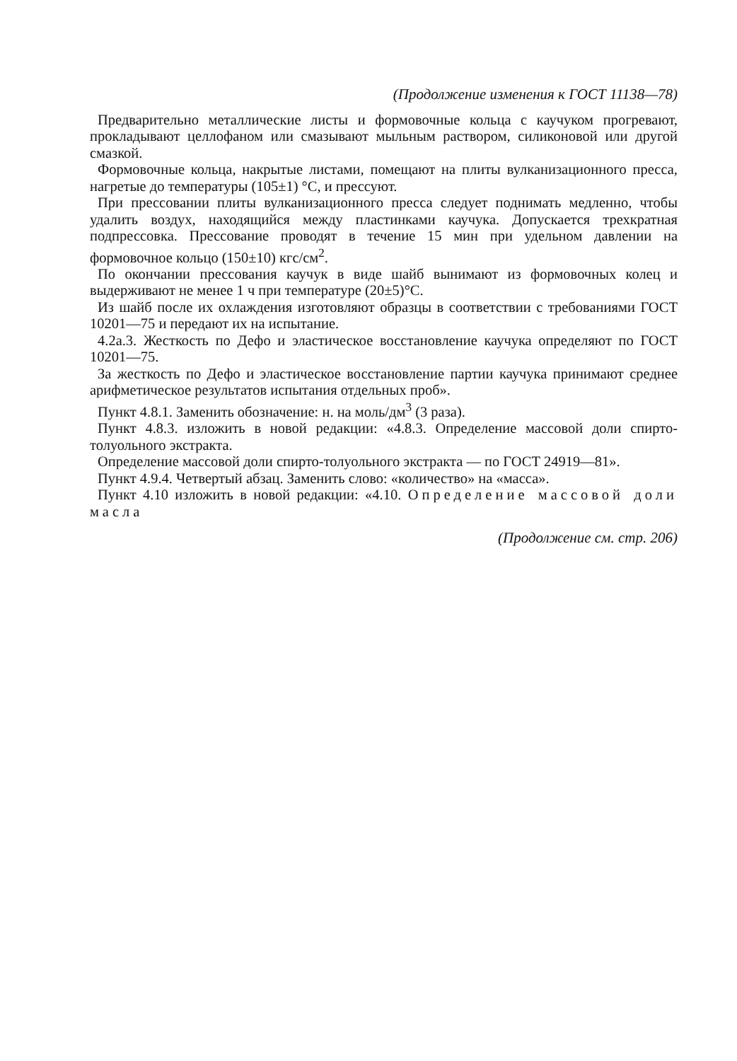(Продолжение изменения к ГОСТ 11138—78)
Предварительно металлические листы и формовочные кольца с каучуком прогревают, прокладывают целлофаном или смазывают мыльным раствором, силиконовой или другой смазкой.
Формовочные кольца, накрытые листами, помещают на плиты вулканизационного пресса, нагретые до температуры (105±1) °С, и прессуют.
При прессовании плиты вулканизационного пресса следует поднимать медленно, чтобы удалить воздух, находящийся между пластинками каучука. Допускается трехкратная подпрессовка. Прессование проводят в течение 15 мин при удельном давлении на формовочное кольцо (150±10) кгс/см<sup>2</sup>.
По окончании прессования каучук в виде шайб вынимают из формовочных колец и выдерживают не менее 1 ч при температуре (20±5)°С.
Из шайб после их охлаждения изготовляют образцы в соответствии с требованиями ГОСТ 10201—75 и передают их на испытание.
4.2а.3. Жесткость по Дефо и эластическое восстановление каучука определяют по ГОСТ 10201—75.
За жесткость по Дефо и эластическое восстановление партии каучука принимают среднее арифметическое результатов испытания отдельных проб».
Пункт 4.8.1. Заменить обозначение: н. на моль/дм<sup>3</sup> (3 раза).
Пункт 4.8.3. изложить в новой редакции: «4.8.3. Определение массовой доли спирто-толуольного экстракта.
Определение массовой доли спирто-толуольного экстракта — по ГОСТ 24919—81».
Пункт 4.9.4. Четвертый абзац. Заменить слово: «количество» на «масса».
Пункт 4.10 изложить в новой редакции: «4.10. Определение массовой доли масла
(Продолжение см. стр. 206)